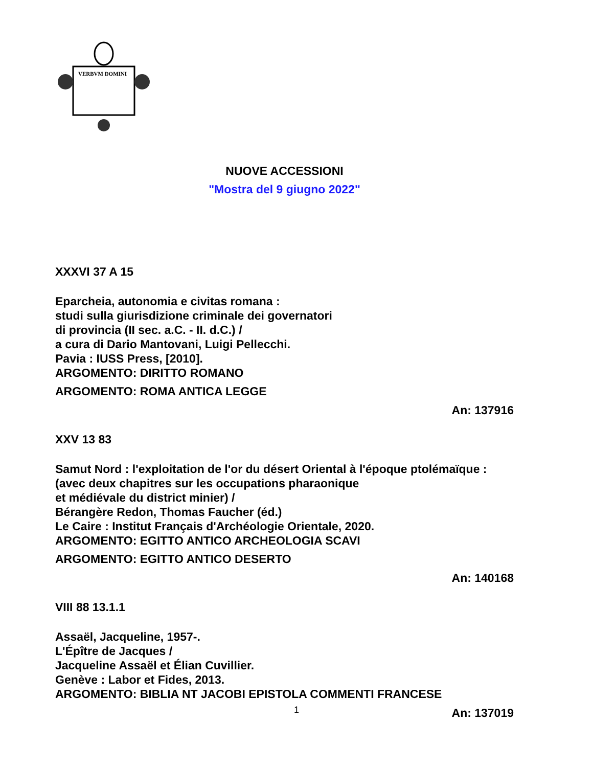VERBVM DOMINI
NUOVE ACCESSIONI
"Mostra del 9 giugno 2022"
XXXVI 37 A 15
Eparcheia, autonomia e civitas romana :
studi sulla giurisdizione criminale dei governatori
di provincia (II sec. a.C. - II. d.C.) /
a cura di Dario Mantovani, Luigi Pellecchi.
Pavia : IUSS Press, [2010].
ARGOMENTO: DIRITTO ROMANO
ARGOMENTO: ROMA ANTICA LEGGE
An: 137916
XXV 13 83
Samut Nord : l'exploitation de l'or du désert Oriental à l'époque ptolémaïque :
(avec deux chapitres sur les occupations pharaonique
et médiévale du district minier) /
Bérangère Redon, Thomas Faucher (éd.)
Le Caire : Institut Français d'Archéologie Orientale, 2020.
ARGOMENTO: EGITTO ANTICO ARCHEOLOGIA SCAVI
ARGOMENTO: EGITTO ANTICO DESERTO
An: 140168
VIII 88 13.1.1
Assaël, Jacqueline, 1957-.
L'Épître de Jacques /
Jacqueline Assaël et Élian Cuvillier.
Genève : Labor et Fides, 2013.
ARGOMENTO: BIBLIA NT JACOBI EPISTOLA COMMENTI FRANCESE
An: 137019
1